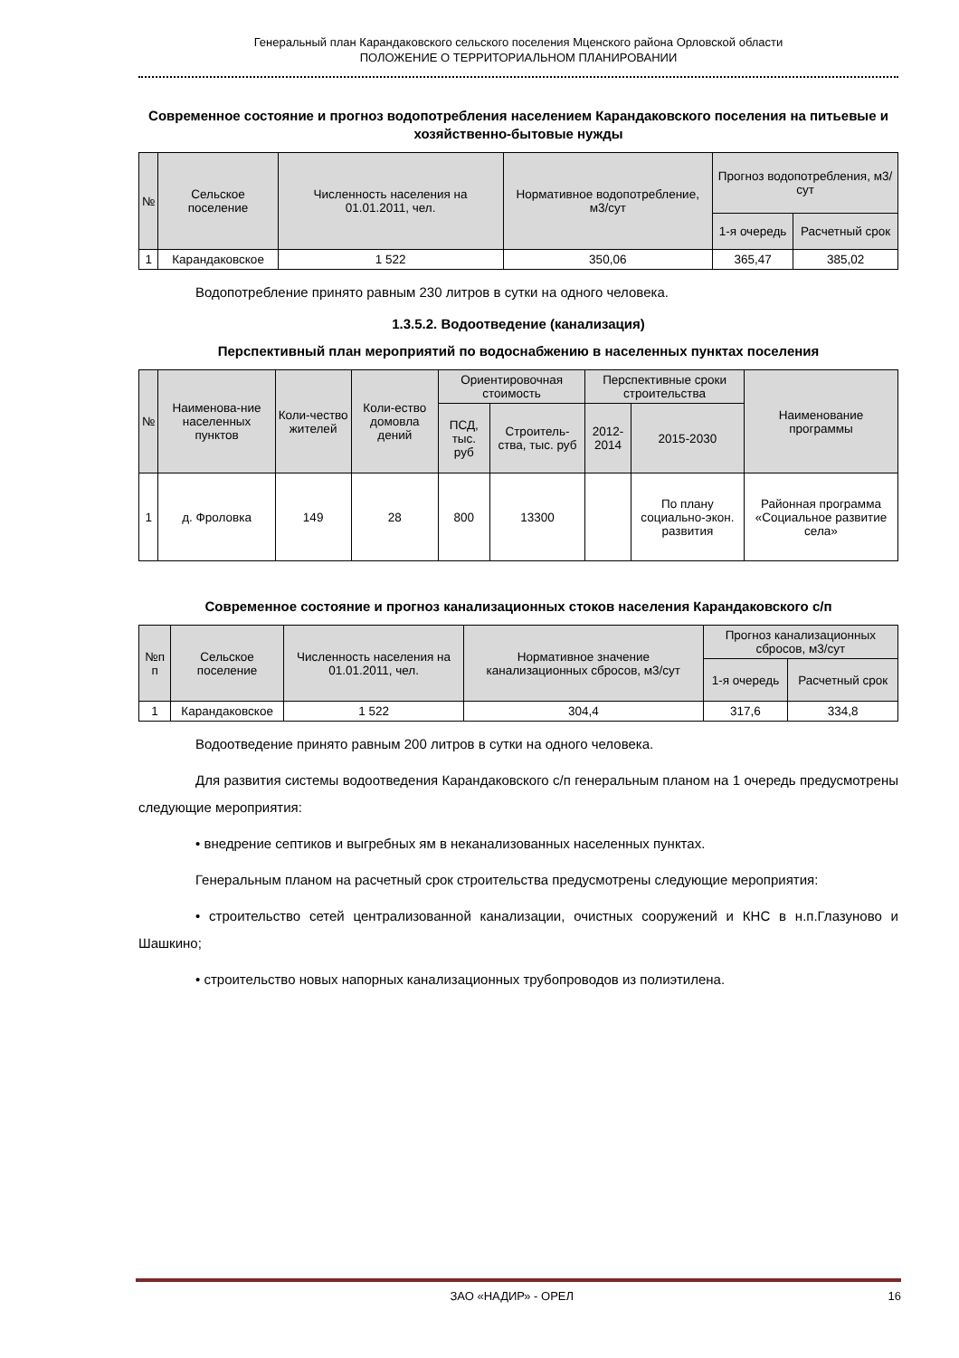Генеральный план Карандаковского сельского поселения Мценского района Орловской области
ПОЛОЖЕНИЕ О ТЕРРИТОРИАЛЬНОМ ПЛАНИРОВАНИИ
Современное состояние и прогноз водопотребления населением Карандаковского поселения на питьевые и хозяйственно-бытовые нужды
| № | Сельское поселение | Численность населения на 01.01.2011, чел. | Нормативное водопотребление, м3/сут | Прогноз водопотребления, м3/сут | |
| --- | --- | --- | --- | --- | --- |
| | | | | 1-я очередь | Расчетный срок |
| 1 | Карандаковское | 1 522 | 350,06 | 365,47 | 385,02 |
Водопотребление принято равным 230 литров в сутки на одного человека.
1.3.5.2. Водоотведение (канализация)
Перспективный план мероприятий по водоснабжению в населенных пунктах поселения
| № | Наименова-ние населенных пунктов | Коли-чество жителей | Коли-ество домовла дений | Ориентировочная стоимость | | Перспективные сроки строительства | | Наименование программы |
| --- | --- | --- | --- | --- | --- | --- | --- | --- |
| | | | | ПСД, тыс. руб | Строитель-ства, тыс. руб | 2012-2014 | 2015-2030 | |
| 1 | д. Фроловка | 149 | 28 | 800 | 13300 | | По плану социально-экон. развития | Районная программа «Социальное развитие села» |
Современное состояние и прогноз канализационных стоков населения Карандаковского с/п
| №п п | Сельское поселение | Численность населения на 01.01.2011, чел. | Нормативное значение канализационных сбросов, м3/сут | Прогноз канализационных сбросов, м3/сут | |
| --- | --- | --- | --- | --- | --- |
| | | | | 1-я очередь | Расчетный срок |
| 1 | Карандаковское | 1 522 | 304,4 | 317,6 | 334,8 |
Водоотведение принято равным 200 литров в сутки на одного человека.
Для развития системы водоотведения Карандаковского с/п генеральным планом на 1 очередь предусмотрены следующие мероприятия:
• внедрение септиков и выгребных ям в неканализованных населенных пунктах.
Генеральным планом на расчетный срок строительства предусмотрены следующие мероприятия:
• строительство сетей централизованной канализации, очистных сооружений и КНС в н.п.Глазуново и Шашкино;
• строительство новых напорных канализационных трубопроводов из полиэтилена.
ЗАО «НАДИР» - ОРЕЛ 16